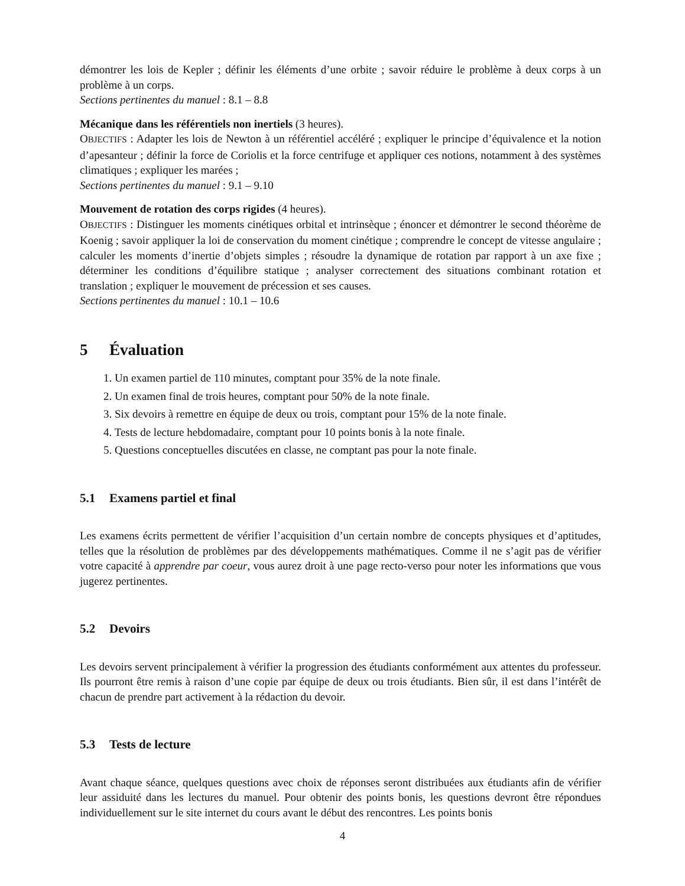démontrer les lois de Kepler ; définir les éléments d’une orbite ; savoir réduire le problème à deux corps à un problème à un corps.
Sections pertinentes du manuel : 8.1 – 8.8
Mécanique dans les référentiels non inertiels (3 heures).
OBJECTIFS : Adapter les lois de Newton à un référentiel accéléré ; expliquer le principe d’équivalence et la notion d’apesanteur ; définir la force de Coriolis et la force centrifuge et appliquer ces notions, notamment à des systèmes climatiques ; expliquer les marées ;
Sections pertinentes du manuel : 9.1 – 9.10
Mouvement de rotation des corps rigides (4 heures).
OBJECTIFS : Distinguer les moments cinétiques orbital et intrinsèque ; énoncer et démontrer le second théorème de Koenig ; savoir appliquer la loi de conservation du moment cinétique ; comprendre le concept de vitesse angulaire ; calculer les moments d’inertie d’objets simples ; résoudre la dynamique de rotation par rapport à un axe fixe ; déterminer les conditions d’équilibre statique ; analyser correctement des situations combinant rotation et translation ; expliquer le mouvement de précession et ses causes.
Sections pertinentes du manuel : 10.1 – 10.6
5 Évaluation
1. Un examen partiel de 110 minutes, comptant pour 35% de la note finale.
2. Un examen final de trois heures, comptant pour 50% de la note finale.
3. Six devoirs à remettre en équipe de deux ou trois, comptant pour 15% de la note finale.
4. Tests de lecture hebdomadaire, comptant pour 10 points bonis à la note finale.
5. Questions conceptuelles discutées en classe, ne comptant pas pour la note finale.
5.1 Examens partiel et final
Les examens écrits permettent de vérifier l’acquisition d’un certain nombre de concepts physiques et d’aptitudes, telles que la résolution de problèmes par des développements mathématiques. Comme il ne s’agit pas de vérifier votre capacité à apprendre par coeur, vous aurez droit à une page recto-verso pour noter les informations que vous jugerez pertinentes.
5.2 Devoirs
Les devoirs servent principalement à vérifier la progression des étudiants conformément aux attentes du professeur. Ils pourront être remis à raison d’une copie par équipe de deux ou trois étudiants. Bien sûr, il est dans l’intérêt de chacun de prendre part activement à la rédaction du devoir.
5.3 Tests de lecture
Avant chaque séance, quelques questions avec choix de réponses seront distribuées aux étudiants afin de vérifier leur assiduité dans les lectures du manuel. Pour obtenir des points bonis, les questions devront être répondues individuellement sur le site internet du cours avant le début des rencontres. Les points bonis
4